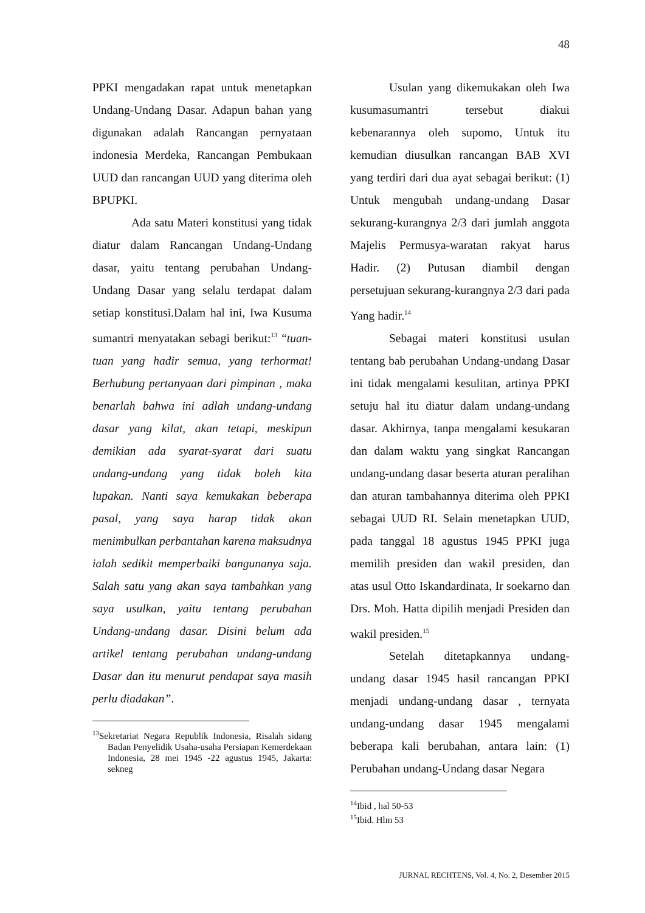48
PPKI mengadakan rapat untuk menetapkan Undang-Undang Dasar. Adapun bahan yang digunakan adalah Rancangan pernyataan indonesia Merdeka, Rancangan Pembukaan UUD dan rancangan UUD yang diterima oleh BPUPKI.
Ada satu Materi konstitusi yang tidak diatur dalam Rancangan Undang-Undang dasar, yaitu tentang perubahan Undang-Undang Dasar yang selalu terdapat dalam setiap konstitusi.Dalam hal ini, Iwa Kusuma sumantri menyatakan sebagi berikut:<sup>13</sup> “tuan-tuan yang hadir semua, yang terhormat! Berhubung pertanyaan dari pimpinan , maka benarlah bahwa ini adlah undang-undang dasar yang kilat, akan tetapi, meskipun demikian ada syarat-syarat dari suatu undang-undang yang tidak boleh kita lupakan. Nanti saya kemukakan beberapa pasal, yang saya harap tidak akan menimbulkan perbantahan karena maksudnya ialah sedikit memperbaiki bangunanya saja. Salah satu yang akan saya tambahkan yang saya usulkan, yaitu tentang perubahan Undang-undang dasar. Disini belum ada artikel tentang perubahan undang-undang Dasar dan itu menurut pendapat saya masih perlu diadakan”.
<sup>13</sup> Sekretariat Negara Republik Indonesia, Risalah sidang Badan Penyelidik Usaha-usaha Persiapan Kemerdekaan Indonesia, 28 mei 1945 -22 agustus 1945, Jakarta: sekneg
Usulan yang dikemukakan oleh Iwa kusumasumantri tersebut diakui kebenarannya oleh supomo, Untuk itu kemudian diusulkan rancangan BAB XVI yang terdiri dari dua ayat sebagai berikut: (1) Untuk mengubah undang-undang Dasar sekurang-kurangnya 2/3 dari jumlah anggota Majelis Permusya-waratan rakyat harus Hadir. (2) Putusan diambil dengan persetujuan sekurang-kurangnya 2/3 dari pada Yang hadir.<sup>14</sup>
Sebagai materi konstitusi usulan tentang bab perubahan Undang-undang Dasar ini tidak mengalami kesulitan, artinya PPKI setuju hal itu diatur dalam undang-undang dasar. Akhirnya, tanpa mengalami kesukaran dan dalam waktu yang singkat Rancangan undang-undang dasar beserta aturan peralihan dan aturan tambahannya diterima oleh PPKI sebagai UUD RI. Selain menetapkan UUD, pada tanggal 18 agustus 1945 PPKI juga memilih presiden dan wakil presiden, dan atas usul Otto Iskandardinata, Ir soekarno dan Drs. Moh. Hatta dipilih menjadi Presiden dan wakil presiden.<sup>15</sup>
Setelah ditetapkannya undang-undang dasar 1945 hasil rancangan PPKI menjadi undang-undang dasar , ternyata undang-undang dasar 1945 mengalami beberapa kali berubahan, antara lain: (1) Perubahan undang-Undang dasar Negara
<sup>14</sup> Ibid , hal 50-53
<sup>15</sup> Ibid. Hlm 53
JURNAL RECHTENS, Vol. 4, No. 2, Desember 2015